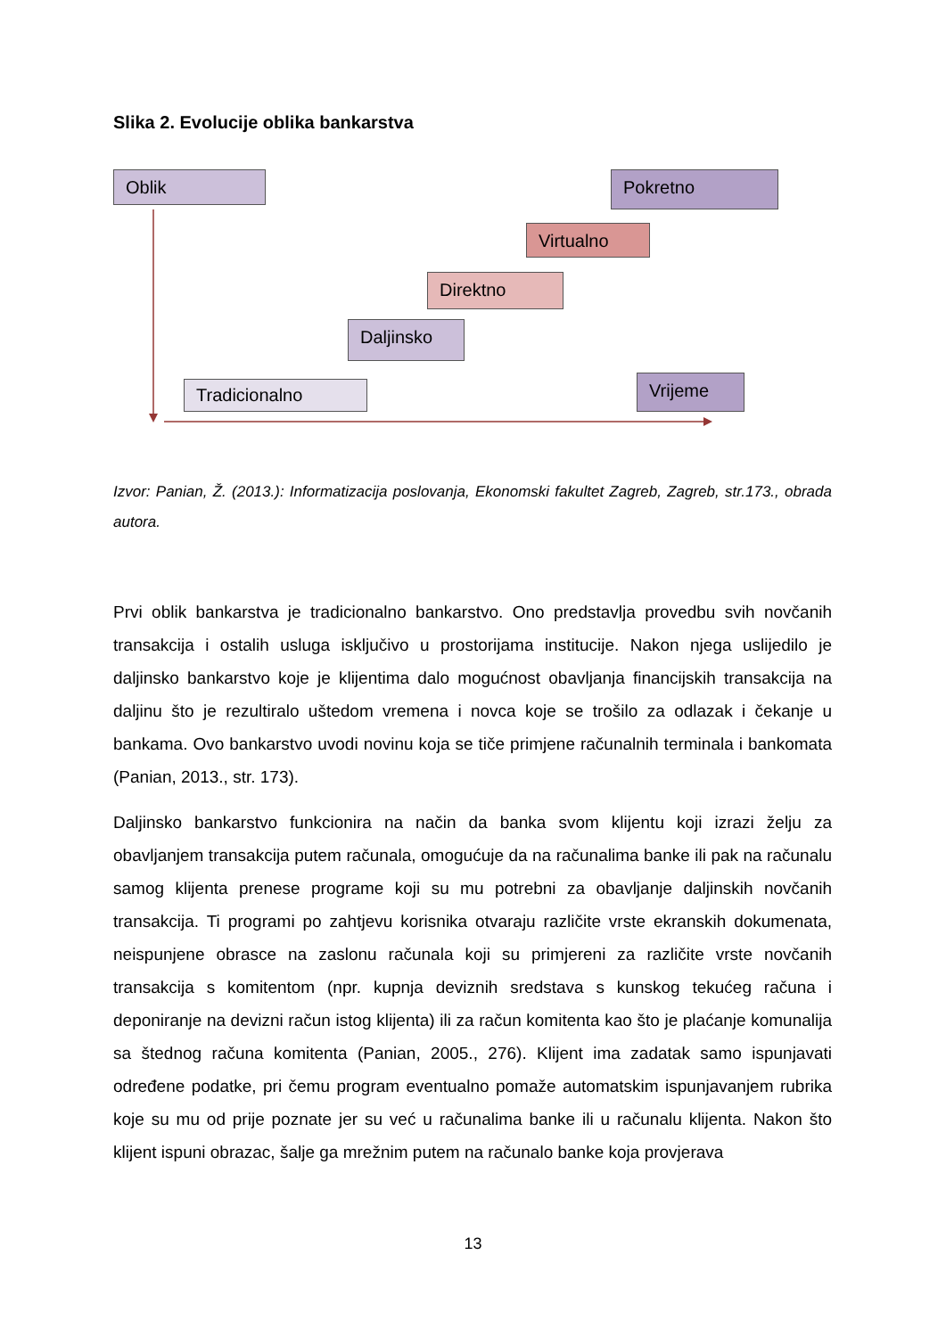Slika 2. Evolucije oblika bankarstva
Oblik Pokretno
Virtualno
Direktno
Daljinsko
Vrijeme
Tradicionalno
Izvor: Panian, Ž. (2013.): Informatizacija poslovanja, Ekonomski fakultet Zagreb, Zagreb, str.173., obrada autora.
Prvi oblik bankarstva je tradicionalno bankarstvo. Ono predstavlja provedbu svih novčanih transakcija i ostalih usluga isključivo u prostorijama institucije. Nakon njega uslijedilo je daljinsko bankarstvo koje je klijentima dalo mogućnost obavljanja financijskih transakcija na daljinu što je rezultiralo uštedom vremena i novca koje se trošilo za odlazak i čekanje u bankama. Ovo bankarstvo uvodi novinu koja se tiče primjene računalnih terminala i bankomata (Panian, 2013., str. 173).
Daljinsko bankarstvo funkcionira na način da banka svom klijentu koji izrazi želju za obavljanjem transakcija putem računala, omogućuje da na računalima banke ili pak na računalu samog klijenta prenese programe koji su mu potrebni za obavljanje daljinskih novčanih transakcija. Ti programi po zahtjevu korisnika otvaraju različite vrste ekranskih dokumenata, neispunjene obrasce na zaslonu računala koji su primjereni za različite vrste novčanih transakcija s komitentom (npr. kupnja deviznih sredstava s kunskog tekućeg računa i deponiranje na devizni račun istog klijenta) ili za račun komitenta kao što je plaćanje komunalija sa štednog računa komitenta (Panian, 2005., 276). Klijent ima zadatak samo ispunjavati određene podatke, pri čemu program eventualno pomaže automatskim ispunjavanjem rubrika koje su mu od prije poznate jer su već u računalima banke ili u računalu klijenta. Nakon što klijent ispuni obrazac, šalje ga mrežnim putem na računalo banke koja provjerava
13